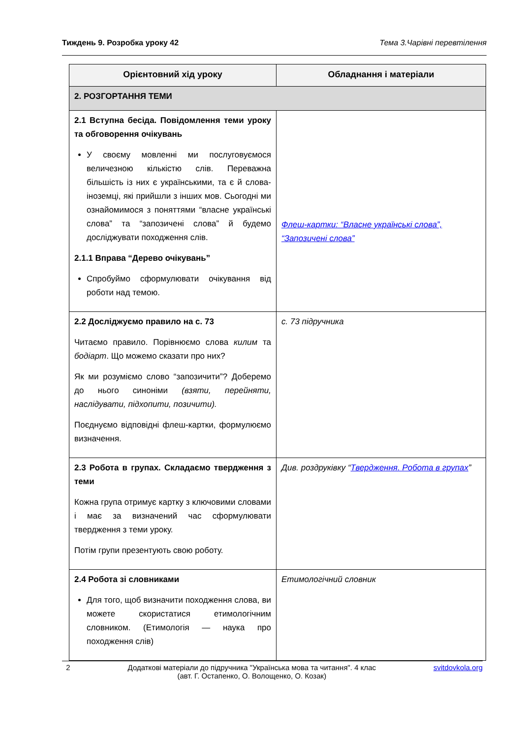Тиждень 9. Розробка уроку 42 Тема 3.Чарівні перевтілення
| Орієнтовний хід уроку | Обладнання і матеріали |
| --- | --- |
| 2. РОЗГОРТАННЯ ТЕМИ | |
| 2.1 Вступна бесіда. Повідомлення теми уроку та обговорення очікувань У своєму мовленні ми послуговуємося величезною кількістю слів. Переважна більшість із них є українськими, та є й слова-іноземці, які прийшли з інших мов. Сьогодні ми ознайомимося з поняттями “власне українські слова” та “запозичені слова” й будемо досліджувати походження слів. 2.1.1 Вправа “Дерево очікувань” Спробуймо сформулювати очікування від роботи над темою. | Флеш-картки: “Власне українські слова”, “Запозичені слова” |
| 2.2 Досліджуємо правило на с. 73 Читаємо правило. Порівнюємо слова килим та бодіарт . Що можемо сказати про них? Як ми розуміємо слово “запозичити”? Доберемо до нього синоніми (взяти, перейняти, наслідувати, підхопити, позичити). Поєднуємо відповідні флеш-картки, формулюємо визначення. | с. 73 підручника |
| 2.3 Робота в групах. Складаємо твердження з теми Кожна група отримує картку з ключовими словами і має за визначений час сформулювати твердження з теми уроку. Потім групи презентують свою роботу. | Див. роздруківку “ Твердження. Робота в групах ” |
| 2.4 Робота зі словниками Для того, щоб визначити походження слова, ви можете скористатися етимологічним словником. (Етимологія — наука про походження слів) | Етимологічний словник |
2 Додаткові матеріали до підручника "Українська мова та читання". 4 клас
(авт. Г. Остапенко, О. Волощенко, О. Козак) svitdovkola.org